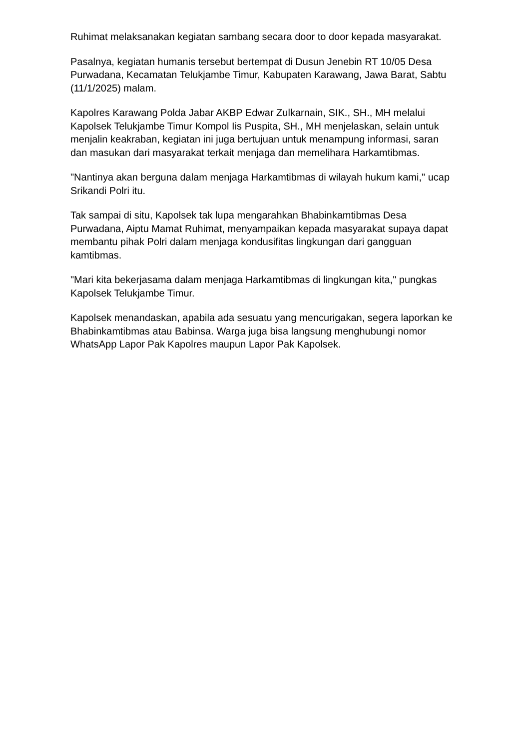Ruhimat melaksanakan kegiatan sambang secara door to door kepada masyarakat.
Pasalnya, kegiatan humanis tersebut bertempat di Dusun Jenebin RT 10/05 Desa Purwadana, Kecamatan Telukjambe Timur, Kabupaten Karawang, Jawa Barat, Sabtu (11/1/2025) malam.
Kapolres Karawang Polda Jabar AKBP Edwar Zulkarnain, SIK., SH., MH melalui Kapolsek Telukjambe Timur Kompol Iis Puspita, SH., MH menjelaskan, selain untuk menjalin keakraban, kegiatan ini juga bertujuan untuk menampung informasi, saran dan masukan dari masyarakat terkait menjaga dan memelihara Harkamtibmas.
"Nantinya akan berguna dalam menjaga Harkamtibmas di wilayah hukum kami," ucap Srikandi Polri itu.
Tak sampai di situ, Kapolsek tak lupa mengarahkan Bhabinkamtibmas Desa Purwadana, Aiptu Mamat Ruhimat, menyampaikan kepada masyarakat supaya dapat membantu pihak Polri dalam menjaga kondusifitas lingkungan dari gangguan kamtibmas.
"Mari kita bekerjasama dalam menjaga Harkamtibmas di lingkungan kita," pungkas Kapolsek Telukjambe Timur.
Kapolsek menandaskan, apabila ada sesuatu yang mencurigakan, segera laporkan ke Bhabinkamtibmas atau Babinsa. Warga juga bisa langsung menghubungi nomor WhatsApp Lapor Pak Kapolres maupun Lapor Pak Kapolsek.